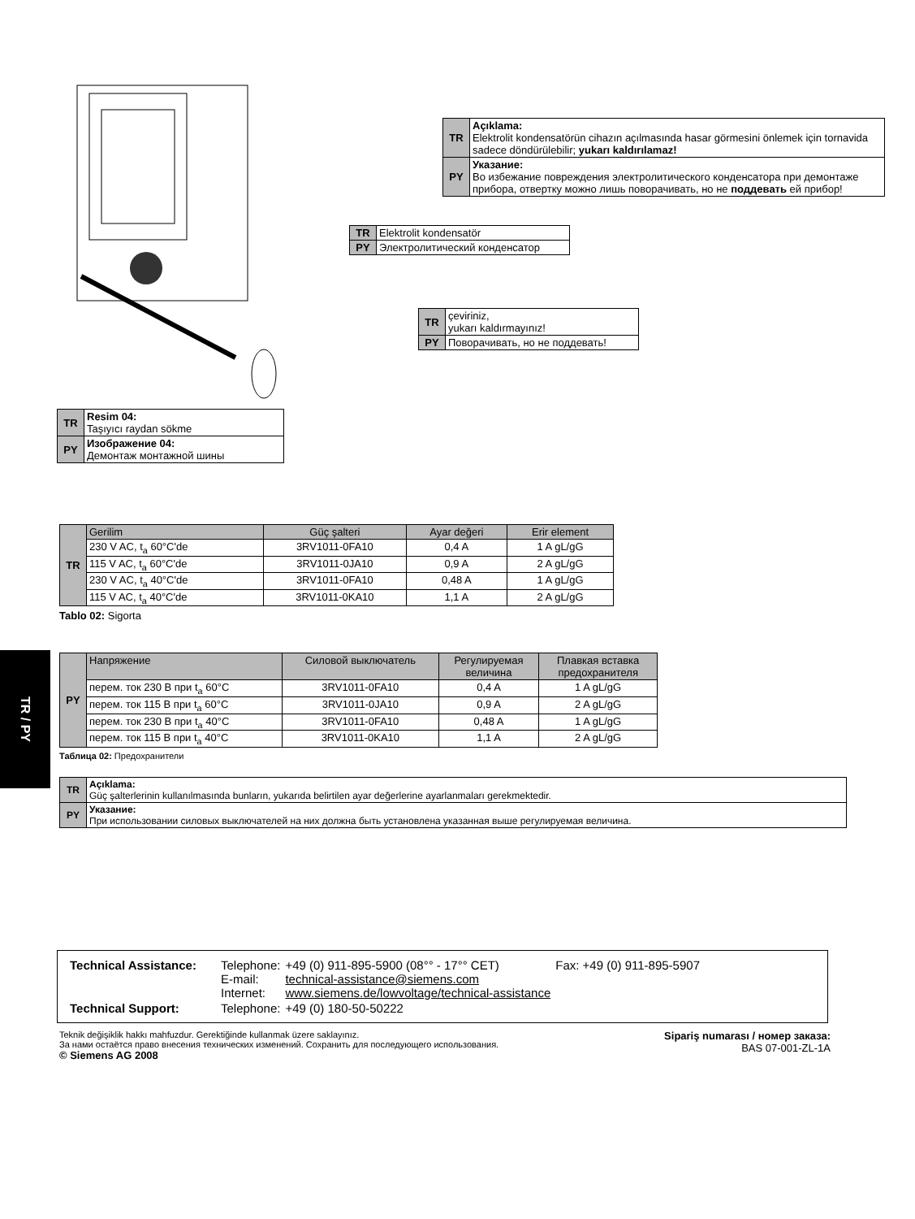TR / PY
| TR | Resim 04: Taşıyıcı raydan sökme |
| PY | Изображение 04: Демонтаж монтажной шины |
| TR | Açıklama: Elektrolit kondensatörün cihazın açılmasında hasar görmesini önlemek için tornavida sadece döndürülebilir; yukarı kaldırılamaz! |
| PY | Указание: Во избежание повреждения электролитического конденсатора при демонтаже прибора, отвертку можно лишь поворачивать, но не поддевать ей прибор! |
| TR | Elektrolit kondensatör |
| PY | Электролитический конденсатор |
| TR | çeviriniz, yukarı kaldırmayınız! |
| PY | Поворачивать, но не поддевать! |
| TR | Gerilim | Güç şalteri | Ayar değeri | Erir element |
| | 230 V AC, t<sub>a</sub> 60°C'de | 3RV1011-0FA10 | 0,4 A | 1 A gL/gG |
| | 115 V AC, t<sub>a</sub> 60°C'de | 3RV1011-0JA10 | 0,9 A | 2 A gL/gG |
| | 230 V AC, t<sub>a</sub> 40°C'de | 3RV1011-0FA10 | 0,48 A | 1 A gL/gG |
| | 115 V AC, t<sub>a</sub> 40°C'de | 3RV1011-0KA10 | 1,1 A | 2 A gL/gG |
Tablo 02: Sigorta
| PY | Напряжение | Силовой выключатель | Регулируемая величина | Плавкая вставка предохранителя |
| | перем. ток 230 В при t<sub>a</sub> 60°C | 3RV1011-0FA10 | 0,4 A | 1 A gL/gG |
| | перем. ток 115 В при t<sub>a</sub> 60°C | 3RV1011-0JA10 | 0,9 A | 2 A gL/gG |
| | перем. ток 230 В при t<sub>a</sub> 40°C | 3RV1011-0FA10 | 0,48 A | 1 A gL/gG |
| | перем. ток 115 В при t<sub>a</sub> 40°C | 3RV1011-0KA10 | 1,1 A | 2 A gL/gG |
Таблица 02: Предохранители
| TR | Açıklama: Güç şalterlerinin kullanılmasında bunların, yukarıda belirtilen ayar değerlerine ayarlanmaları gerekmektedir. |
| PY | Указание: При использовании силовых выключателей на них должна быть установлена указанная выше регулируемая величина. |
| Technical Assistance: | Telephone: E-mail: Internet: | +49 (0) 911-895-5900 (08°° - 17°° CET) technical-assistance@siemens.com www.siemens.de/lowvoltage/technical-assistance | Fax: +49 (0) 911-895-5907 |
| Technical Support: | Telephone: | +49 (0) 180-50-50222 | |
Teknik değişiklik hakkı mahfuzdur. Gerektiğinde kullanmak üzere saklayınız.
За нами остаётся право внесения технических изменений. Сохранить для последующего использования.
© Siemens AG 2008
Sipariş numarası / номер заказа:
BAS 07-001-ZL-1A